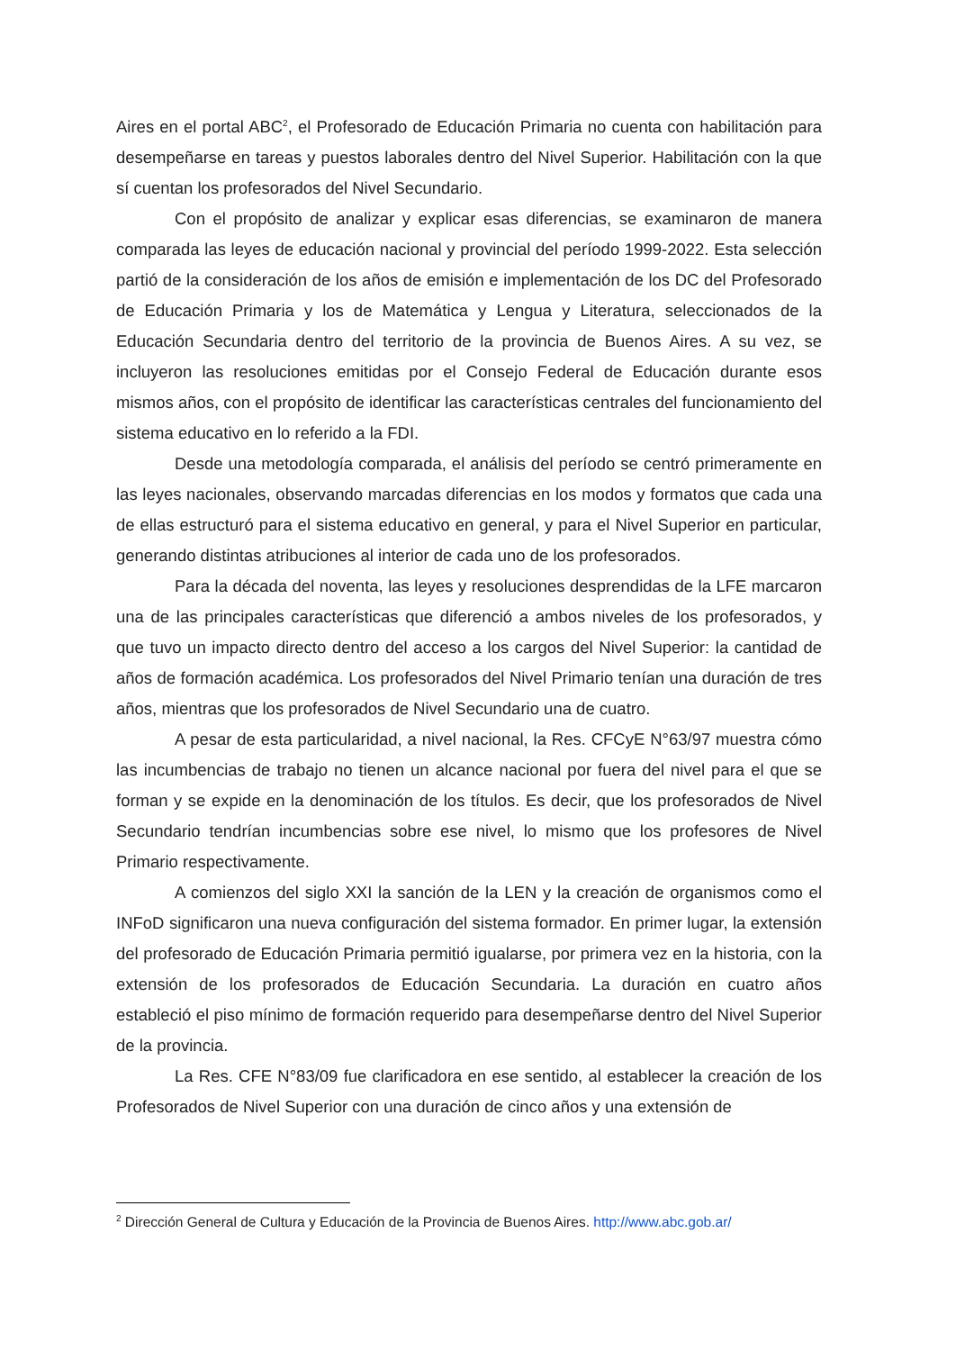Aires en el portal ABC<sup>2</sup>, el Profesorado de Educación Primaria no cuenta con habilitación para desempeñarse en tareas y puestos laborales dentro del Nivel Superior. Habilitación con la que sí cuentan los profesorados del Nivel Secundario.
Con el propósito de analizar y explicar esas diferencias, se examinaron de manera comparada las leyes de educación nacional y provincial del período 1999-2022. Esta selección partió de la consideración de los años de emisión e implementación de los DC del Profesorado de Educación Primaria y los de Matemática y Lengua y Literatura, seleccionados de la Educación Secundaria dentro del territorio de la provincia de Buenos Aires. A su vez, se incluyeron las resoluciones emitidas por el Consejo Federal de Educación durante esos mismos años, con el propósito de identificar las características centrales del funcionamiento del sistema educativo en lo referido a la FDI.
Desde una metodología comparada, el análisis del período se centró primeramente en las leyes nacionales, observando marcadas diferencias en los modos y formatos que cada una de ellas estructuró para el sistema educativo en general, y para el Nivel Superior en particular, generando distintas atribuciones al interior de cada uno de los profesorados.
Para la década del noventa, las leyes y resoluciones desprendidas de la LFE marcaron una de las principales características que diferenció a ambos niveles de los profesorados, y que tuvo un impacto directo dentro del acceso a los cargos del Nivel Superior: la cantidad de años de formación académica. Los profesorados del Nivel Primario tenían una duración de tres años, mientras que los profesorados de Nivel Secundario una de cuatro.
A pesar de esta particularidad, a nivel nacional, la Res. CFCyE N°63/97 muestra cómo las incumbencias de trabajo no tienen un alcance nacional por fuera del nivel para el que se forman y se expide en la denominación de los títulos. Es decir, que los profesorados de Nivel Secundario tendrían incumbencias sobre ese nivel, lo mismo que los profesores de Nivel Primario respectivamente.
A comienzos del siglo XXI la sanción de la LEN y la creación de organismos como el INFoD significaron una nueva configuración del sistema formador. En primer lugar, la extensión del profesorado de Educación Primaria permitió igualarse, por primera vez en la historia, con la extensión de los profesorados de Educación Secundaria. La duración en cuatro años estableció el piso mínimo de formación requerido para desempeñarse dentro del Nivel Superior de la provincia.
La Res. CFE N°83/09 fue clarificadora en ese sentido, al establecer la creación de los Profesorados de Nivel Superior con una duración de cinco años y una extensión de
<sup>2</sup> Dirección General de Cultura y Educación de la Provincia de Buenos Aires. http://www.abc.gob.ar/